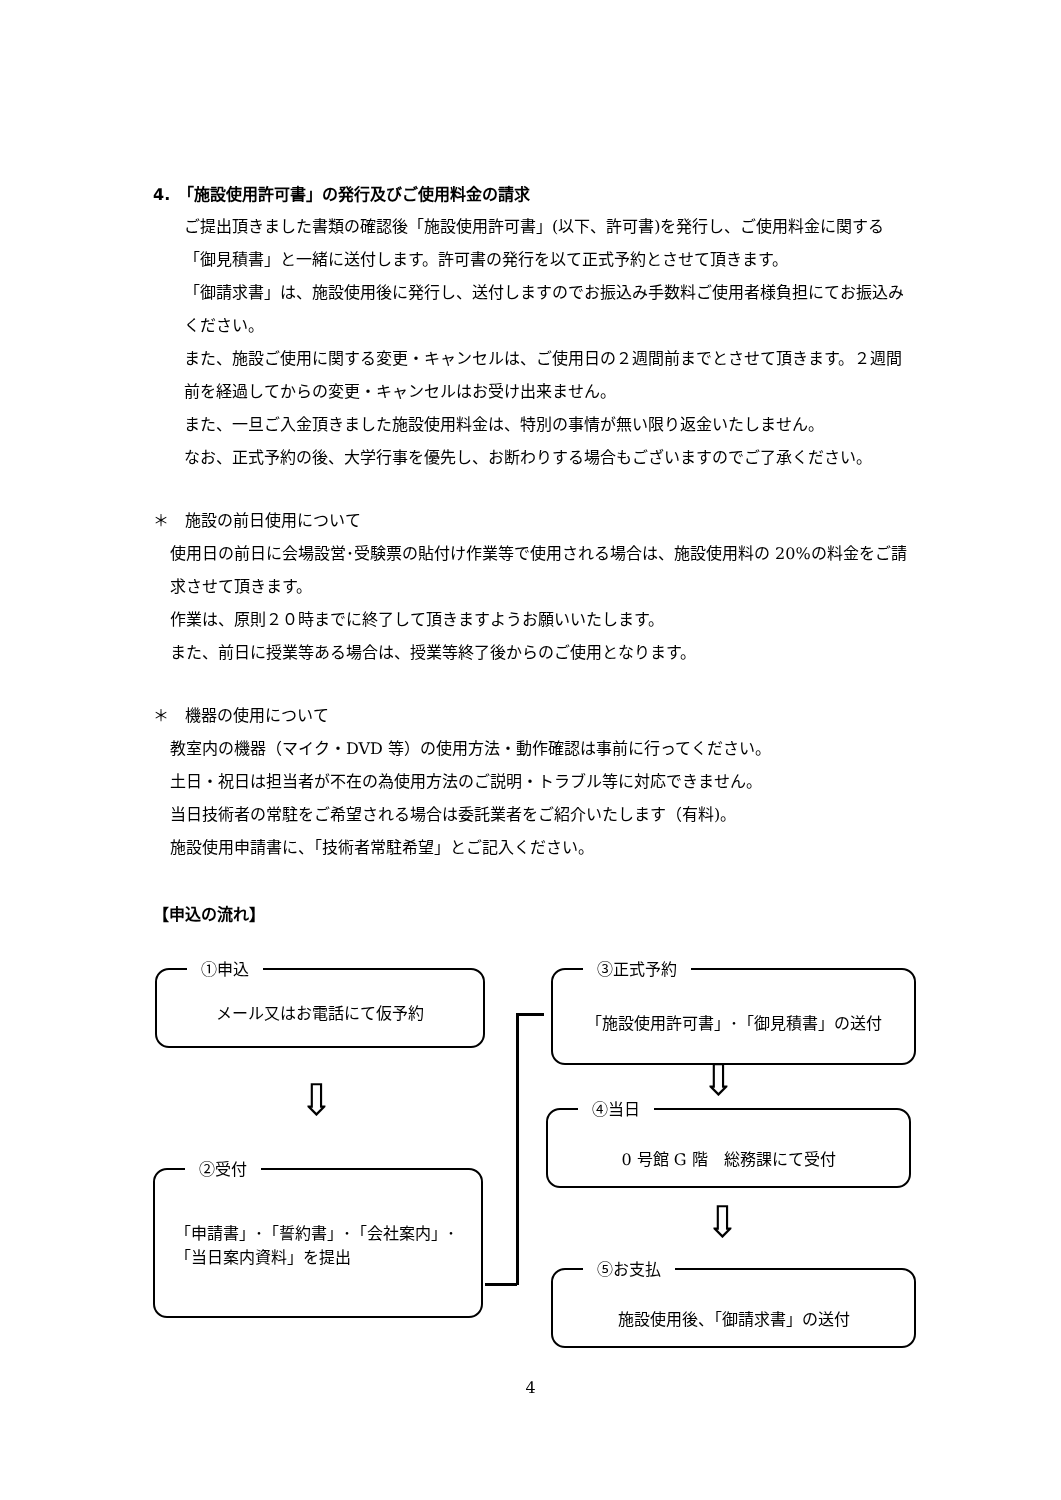4.　「施設使用許可書」の発行及びご使用料金の請求
ご提出頂きました書類の確認後「施設使用許可書」(以下、許可書)を発行し、ご使用料金に関する「御見積書」と一緒に送付します。許可書の発行を以て正式予約とさせて頂きます。
「御請求書」は、施設使用後に発行し、送付しますのでお振込み手数料ご使用者様負担にてお振込みください。
また、施設ご使用に関する変更・キャンセルは、ご使用日の２週間前までとさせて頂きます。２週間前を経過してからの変更・キャンセルはお受け出来ません。
また、一旦ご入金頂きました施設使用料金は、特別の事情が無い限り返金いたしません。
なお、正式予約の後、大学行事を優先し、お断わりする場合もございますのでご了承ください。
＊　施設の前日使用について
使用日の前日に会場設営･受験票の貼付け作業等で使用される場合は、施設使用料の 20%の料金をご請求させて頂きます。
作業は、原則２０時までに終了して頂きますようお願いいたします。
また、前日に授業等ある場合は、授業等終了後からのご使用となります。
＊　機器の使用について
教室内の機器（マイク・DVD 等）の使用方法・動作確認は事前に行ってください。
土日・祝日は担当者が不在の為使用方法のご説明・トラブル等に対応できません。
当日技術者の常駐をご希望される場合は委託業者をご紹介いたします（有料)。
施設使用申請書に、「技術者常駐希望」とご記入ください。
【申込の流れ】
①申込
メール又はお電話にて仮予約
⇩
②受付
「申請書」･「誓約書」･「会社案内」･
「当日案内資料」を提出
③正式予約
「施設使用許可書」･「御見積書」の送付
⇩
④当日
0 号館 G 階　総務課にて受付
⇩
⑤お支払
施設使用後、「御請求書」の送付
4